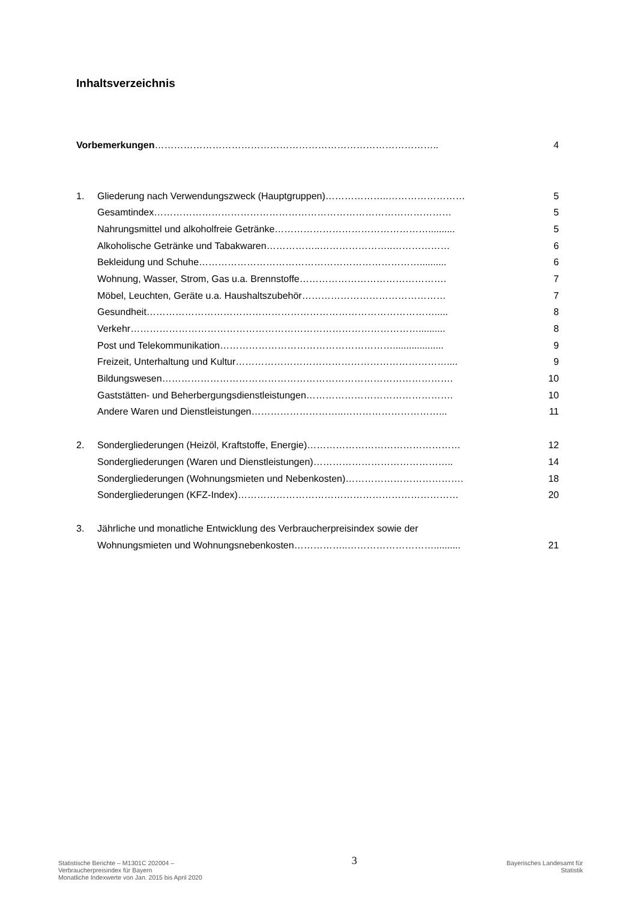Inhaltsverzeichnis
Vorbemerkungen…………………………………………………………………………….. 4
1. Gliederung nach Verwendungszweck (Hauptgruppen)………………..…………………… 5
Gesamtindex………………………………………………………………………………… 5
Nahrungsmittel und alkoholfreie Getränke………………………………………….......... 5
Alkoholische Getränke und Tabakwaren……………..…………………..……………… 6
Bekleidung und Schuhe…………………………………………………………….......... 6
Wohnung, Wasser, Strom, Gas u.a. Brennstoffe………………………………………. 7
Möbel, Leuchten, Geräte u.a. Haushaltszubehör……………………………………… 7
Gesundheit………………………………………………………………………………..... 8
Verkehr……………………………………………………………………………….......... 8
Post und Telekommunikation………………………………………………................... 9
Freizeit, Unterhaltung und Kultur………………………………………………………….... 9
Bildungswesen………………………………………………………………………………. 10
Gaststätten- und Beherbergungsdienstleistungen………………………………………. 10
Andere Waren und Dienstleistungen………………………..…………………………... 11
2. Sondergliederungen (Heizöl, Kraftstoffe, Energie)………………………………………… 12
Sondergliederungen (Waren und Dienstleistungen)…………………………………….. 14
Sondergliederungen (Wohnungsmieten und Nebenkosten)………………………………. 18
Sondergliederungen (KFZ-Index)…………………………………………………………… 20
3. Jährliche und monatliche Entwicklung des Verbraucherpreisindex sowie der
Wohnungsmieten und Wohnungsnebenkosten……………..……………………….......... 21
Statistische Berichte – M1301C 202004 –
Verbraucherpreisindex für Bayern
Monatliche Indexwerte von Jan. 2015 bis April 2020
3
Bayerisches Landesamt für
Statistik